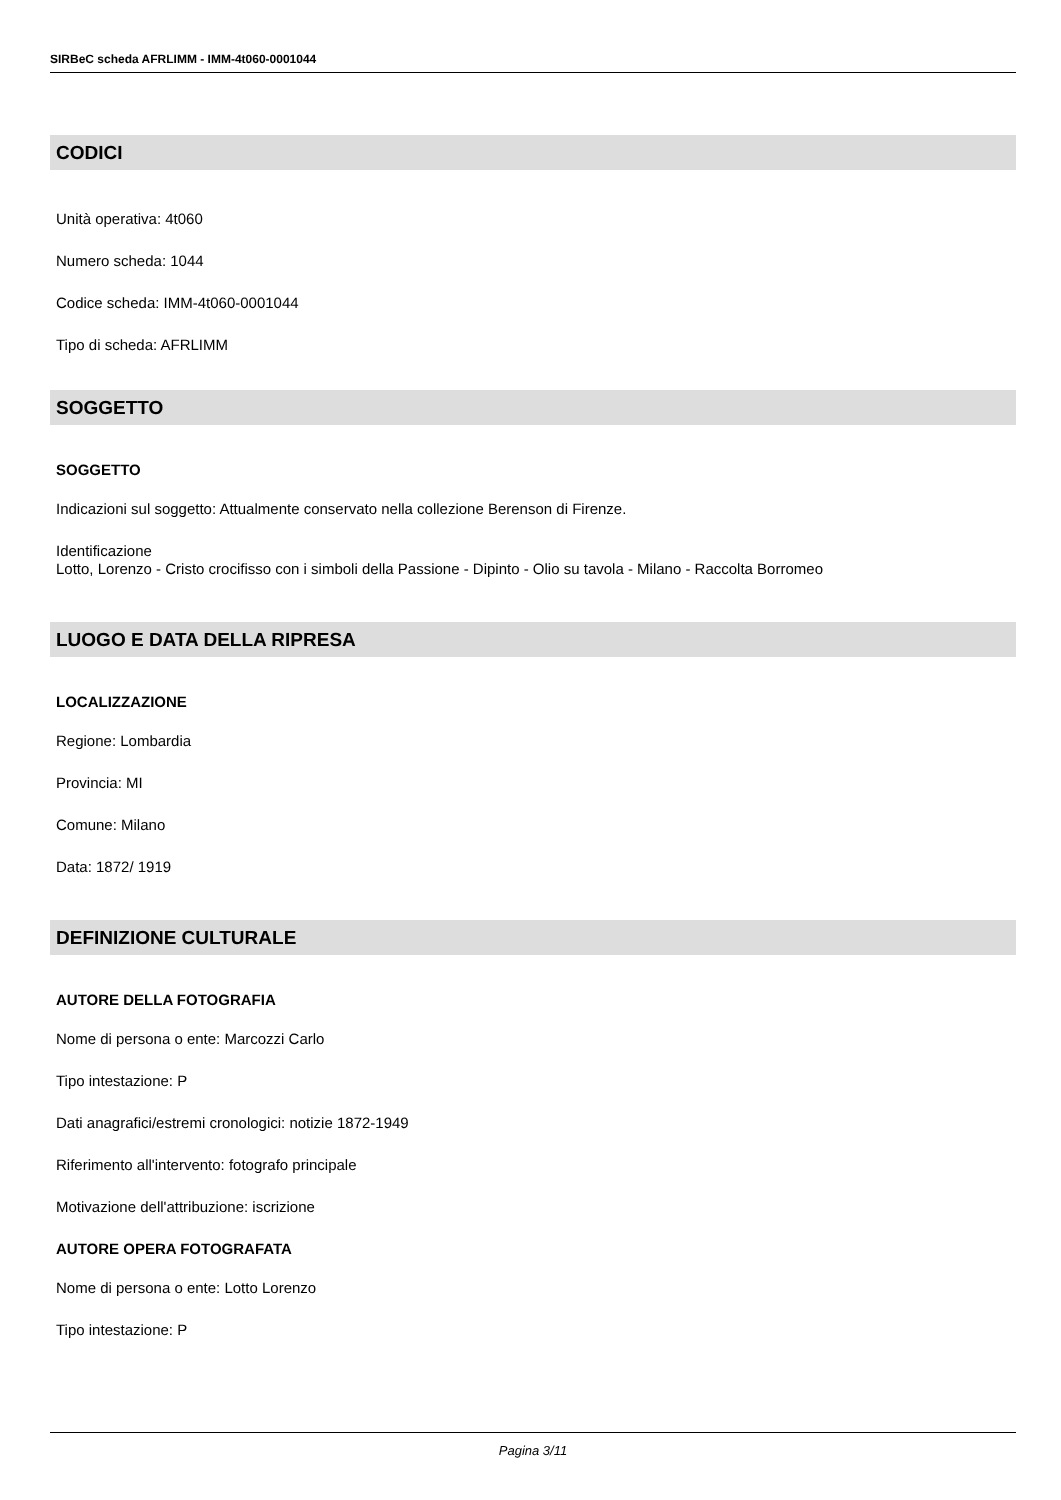SIRBeC scheda AFRLIMM - IMM-4t060-0001044
CODICI
Unità operativa: 4t060
Numero scheda: 1044
Codice scheda: IMM-4t060-0001044
Tipo di scheda: AFRLIMM
SOGGETTO
SOGGETTO
Indicazioni sul soggetto: Attualmente conservato nella collezione Berenson di Firenze.
Identificazione
Lotto, Lorenzo - Cristo crocifisso con i simboli della Passione - Dipinto - Olio su tavola - Milano - Raccolta Borromeo
LUOGO E DATA DELLA RIPRESA
LOCALIZZAZIONE
Regione: Lombardia
Provincia: MI
Comune: Milano
Data: 1872/ 1919
DEFINIZIONE CULTURALE
AUTORE DELLA FOTOGRAFIA
Nome di persona o ente: Marcozzi Carlo
Tipo intestazione: P
Dati anagrafici/estremi cronologici: notizie 1872-1949
Riferimento all'intervento: fotografo principale
Motivazione dell'attribuzione: iscrizione
AUTORE OPERA FOTOGRAFATA
Nome di persona o ente: Lotto Lorenzo
Tipo intestazione: P
Pagina 3/11